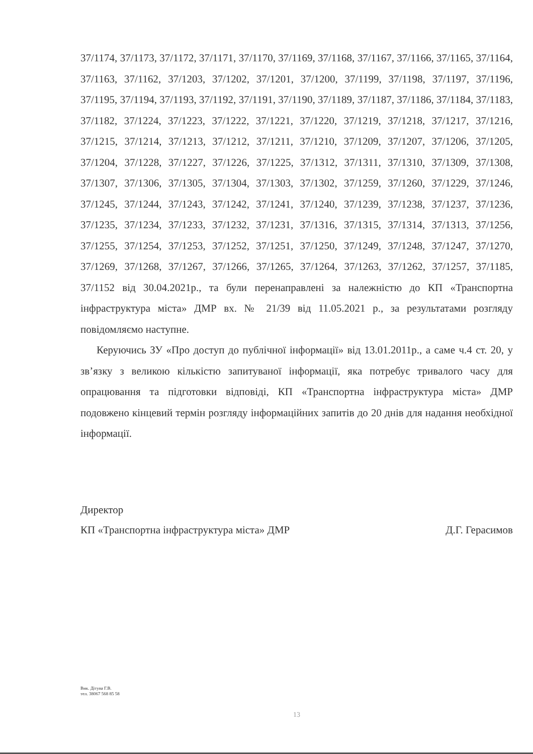37/1174, 37/1173, 37/1172, 37/1171, 37/1170, 37/1169, 37/1168, 37/1167, 37/1166, 37/1165, 37/1164, 37/1163, 37/1162, 37/1203, 37/1202, 37/1201, 37/1200, 37/1199, 37/1198, 37/1197, 37/1196, 37/1195, 37/1194, 37/1193, 37/1192, 37/1191, 37/1190, 37/1189, 37/1187, 37/1186, 37/1184, 37/1183, 37/1182, 37/1224, 37/1223, 37/1222, 37/1221, 37/1220, 37/1219, 37/1218, 37/1217, 37/1216, 37/1215, 37/1214, 37/1213, 37/1212, 37/1211, 37/1210, 37/1209, 37/1207, 37/1206, 37/1205, 37/1204, 37/1228, 37/1227, 37/1226, 37/1225, 37/1312, 37/1311, 37/1310, 37/1309, 37/1308, 37/1307, 37/1306, 37/1305, 37/1304, 37/1303, 37/1302, 37/1259, 37/1260, 37/1229, 37/1246, 37/1245, 37/1244, 37/1243, 37/1242, 37/1241, 37/1240, 37/1239, 37/1238, 37/1237, 37/1236, 37/1235, 37/1234, 37/1233, 37/1232, 37/1231, 37/1316, 37/1315, 37/1314, 37/1313, 37/1256, 37/1255, 37/1254, 37/1253, 37/1252, 37/1251, 37/1250, 37/1249, 37/1248, 37/1247, 37/1270, 37/1269, 37/1268, 37/1267, 37/1266, 37/1265, 37/1264, 37/1263, 37/1262, 37/1257, 37/1185, 37/1152 від 30.04.2021р., та були перенаправлені за належністю до КП «Транспортна інфраструктура міста» ДМР вх. № 21/39 від 11.05.2021 р., за результатами розгляду повідомляємо наступне.
Керуючись ЗУ «Про доступ до публічної інформації» від 13.01.2011р., а саме ч.4 ст. 20, у зв’язку з великою кількістю запитуваної інформації, яка потребує тривалого часу для опрацювання та підготовки відповіді, КП «Транспортна інфраструктура міста» ДМР подовжено кінцевий термін розгляду інформаційних запитів до 20 днів для надання необхідної інформації.
Директор
КП «Транспортна інфраструктура міста» ДМР Д.Г. Герасимов
Вик. Дітува Г.В.
тел. 38067 568 85 58
13